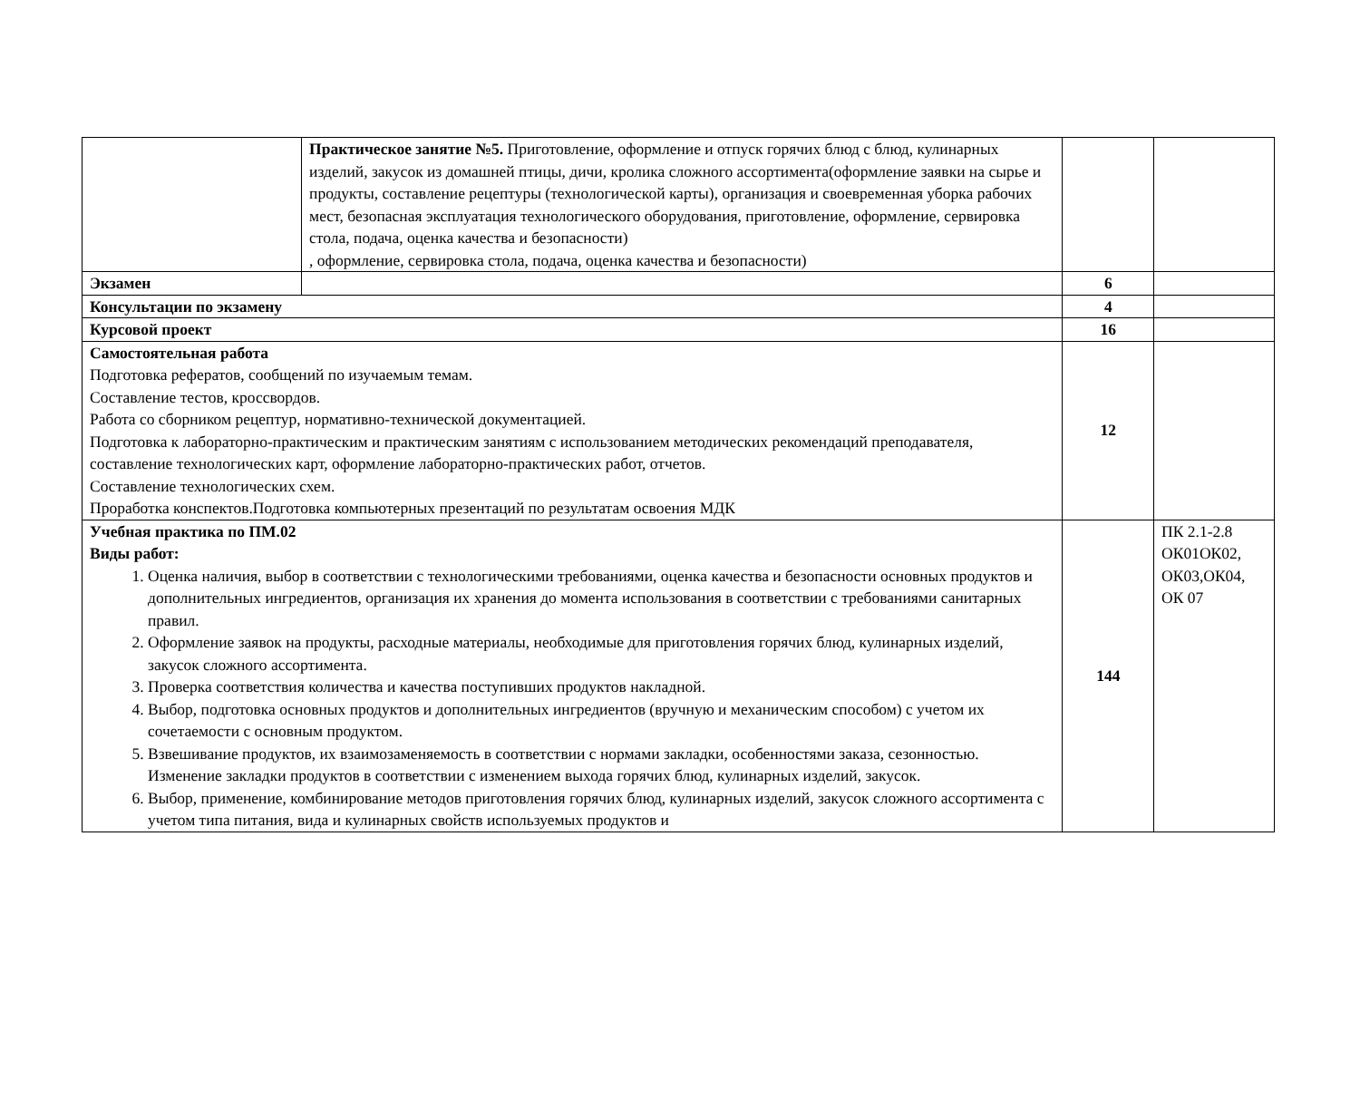| | Практическое занятие №5. Приготовление, оформление и отпуск горячих блюд с блюд, кулинарных изделий, закусок из домашней птицы, дичи, кролика сложного ассортимента(оформление заявки на сырье и продукты, составление рецептуры (технологической карты), организация и своевременная уборка рабочих мест, безопасная эксплуатация технологического оборудования, приготовление, оформление, сервировка стола, подача, оценка качества и безопасности) , оформление, сервировка стола, подача, оценка качества и безопасности) | | |
| Экзамен | | 6 | |
| Консультации по экзамену | | 4 | |
| Курсовой проект | | 16 | |
| Самостоятельная работа Подготовка рефератов, сообщений по изучаемым темам. Составление тестов, кроссвордов. Работа со сборником рецептур, нормативно-технической документацией. Подготовка к лабораторно-практическим и практическим занятиям с использованием методических рекомендаций преподавателя, составление технологических карт, оформление лабораторно-практических работ, отчетов. Составление технологических схем. Проработка конспектов.Подготовка компьютерных презентаций по результатам освоения МДК | | 12 | |
| Учебная практика по ПМ.02 Виды работ: 1. Оценка наличия, выбор в соответствии с технологическими требованиями, оценка качества и безопасности основных продуктов и дополнительных ингредиентов, организация их хранения до момента использования в соответствии с требованиями санитарных правил. 2. Оформление заявок на продукты, расходные материалы, необходимые для приготовления горячих блюд, кулинарных изделий, закусок сложного ассортимента. 3. Проверка соответствия количества и качества поступивших продуктов накладной. 4. Выбор, подготовка основных продуктов и дополнительных ингредиентов (вручную и механическим способом) с учетом их сочетаемости с основным продуктом. 5. Взвешивание продуктов, их взаимозаменяемость в соответствии с нормами закладки, особенностями заказа, сезонностью. Изменение закладки продуктов в соответствии с изменением выхода горячих блюд, кулинарных изделий, закусок. 6. Выбор, применение, комбинирование методов приготовления горячих блюд, кулинарных изделий, закусок сложного ассортимента с учетом типа питания, вида и кулинарных свойств используемых продуктов и | | 144 | ПК 2.1-2.8 ОК01ОК02, ОК03,ОК04, ОК 07 |